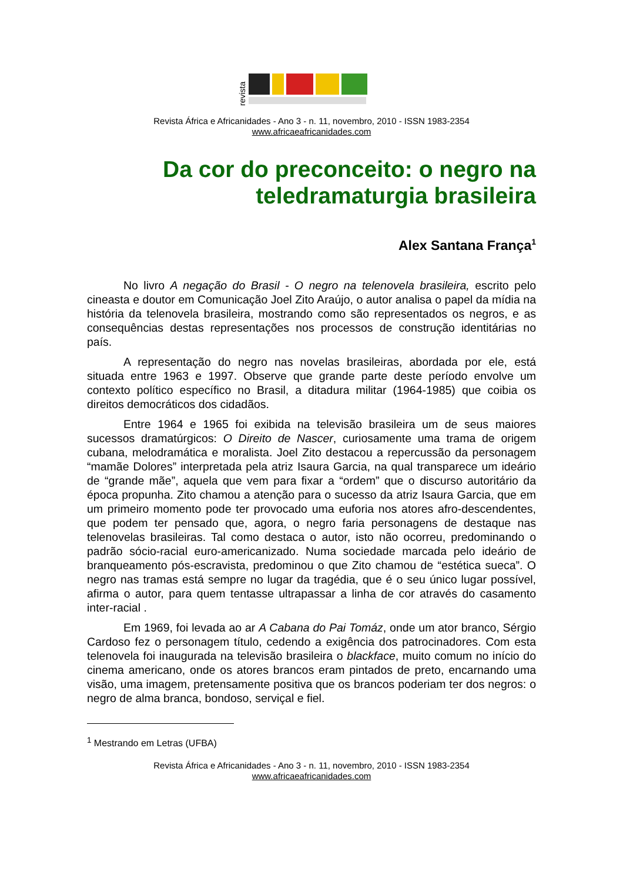revista
Revista África e Africanidades - Ano 3 - n. 11, novembro, 2010 - ISSN 1983-2354
www.africaeafricanidades.com
Da cor do preconceito: o negro na teledramaturgia brasileira
Alex Santana França<sup>1</sup>
No livro A negação do Brasil - O negro na telenovela brasileira, escrito pelo cineasta e doutor em Comunicação Joel Zito Araújo, o autor analisa o papel da mídia na história da telenovela brasileira, mostrando como são representados os negros, e as consequências destas representações nos processos de construção identitárias no país.
A representação do negro nas novelas brasileiras, abordada por ele, está situada entre 1963 e 1997. Observe que grande parte deste período envolve um contexto político específico no Brasil, a ditadura militar (1964-1985) que coibia os direitos democráticos dos cidadãos.
Entre 1964 e 1965 foi exibida na televisão brasileira um de seus maiores sucessos dramatúrgicos: O Direito de Nascer, curiosamente uma trama de origem cubana, melodramática e moralista. Joel Zito destacou a repercussão da personagem “mamãe Dolores” interpretada pela atriz Isaura Garcia, na qual transparece um ideário de “grande mãe”, aquela que vem para fixar a “ordem” que o discurso autoritário da época propunha. Zito chamou a atenção para o sucesso da atriz Isaura Garcia, que em um primeiro momento pode ter provocado uma euforia nos atores afro-descendentes, que podem ter pensado que, agora, o negro faria personagens de destaque nas telenovelas brasileiras. Tal como destaca o autor, isto não ocorreu, predominando o padrão sócio-racial euro-americanizado. Numa sociedade marcada pelo ideário de branqueamento pós-escravista, predominou o que Zito chamou de “estética sueca”. O negro nas tramas está sempre no lugar da tragédia, que é o seu único lugar possível, afirma o autor, para quem tentasse ultrapassar a linha de cor através do casamento inter-racial .
Em 1969, foi levada ao ar A Cabana do Pai Tomáz, onde um ator branco, Sérgio Cardoso fez o personagem título, cedendo a exigência dos patrocinadores. Com esta telenovela foi inaugurada na televisão brasileira o blackface, muito comum no início do cinema americano, onde os atores brancos eram pintados de preto, encarnando uma visão, uma imagem, pretensamente positiva que os brancos poderiam ter dos negros: o negro de alma branca, bondoso, serviçal e fiel.
<sup>1</sup> Mestrando em Letras (UFBA)
Revista África e Africanidades - Ano 3 - n. 11, novembro, 2010 - ISSN 1983-2354
www.africaeafricanidades.com